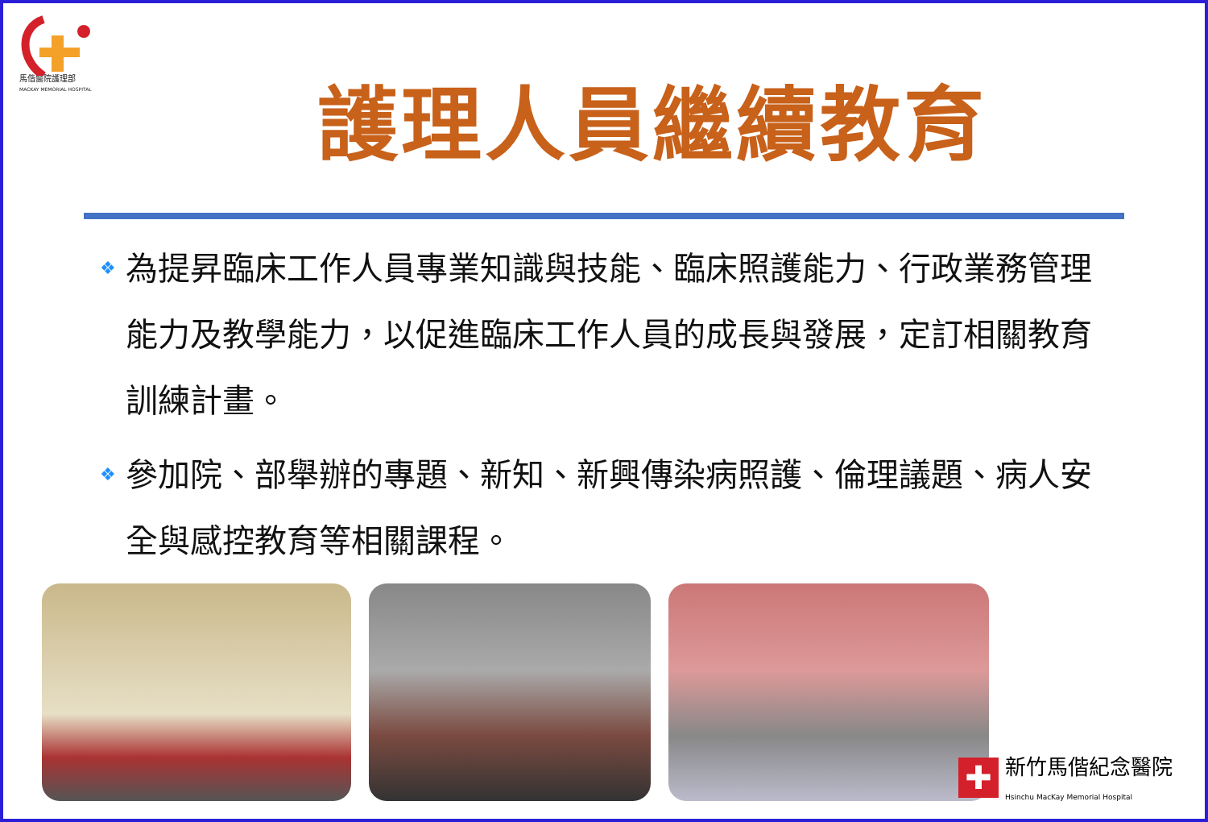馬偕醫院護理部
MACKAY MEMORIAL HOSPITAL
護理人員繼續教育
❖ 為提昇臨床工作人員專業知識與技能、臨床照護能力、行政業務管理能力及教學能力，以促進臨床工作人員的成長與發展，定訂相關教育訓練計畫。
❖ 參加院、部舉辦的專題、新知、新興傳染病照護、倫理議題、病人安全與感控教育等相關課程。
✚
新竹馬偕紀念醫院
Hsinchu MacKay Memorial Hospital